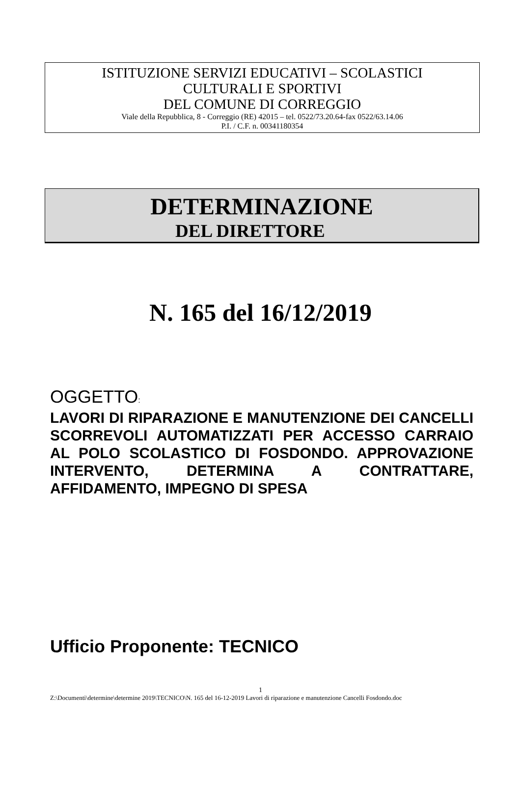ISTITUZIONE SERVIZI EDUCATIVI – SCOLASTICI
CULTURALI E SPORTIVI
DEL COMUNE DI CORREGGIO
Viale della Repubblica, 8 - Correggio (RE) 42015 – tel. 0522/73.20.64-fax 0522/63.14.06
P.I. / C.F. n. 00341180354
DETERMINAZIONE
DEL DIRETTORE
N. 165 del 16/12/2019
OGGETTO:
LAVORI DI RIPARAZIONE E MANUTENZIONE DEI CANCELLI SCORREVOLI AUTOMATIZZATI PER ACCESSO CARRAIO AL POLO SCOLASTICO DI FOSDONDO. APPROVAZIONE INTERVENTO, DETERMINA A CONTRATTARE, AFFIDAMENTO, IMPEGNO DI SPESA
Ufficio Proponente: TECNICO
1
Z:\Documenti\determine\determine 2019\TECNICO\N. 165 del 16-12-2019 Lavori di riparazione e manutenzione Cancelli Fosdondo.doc